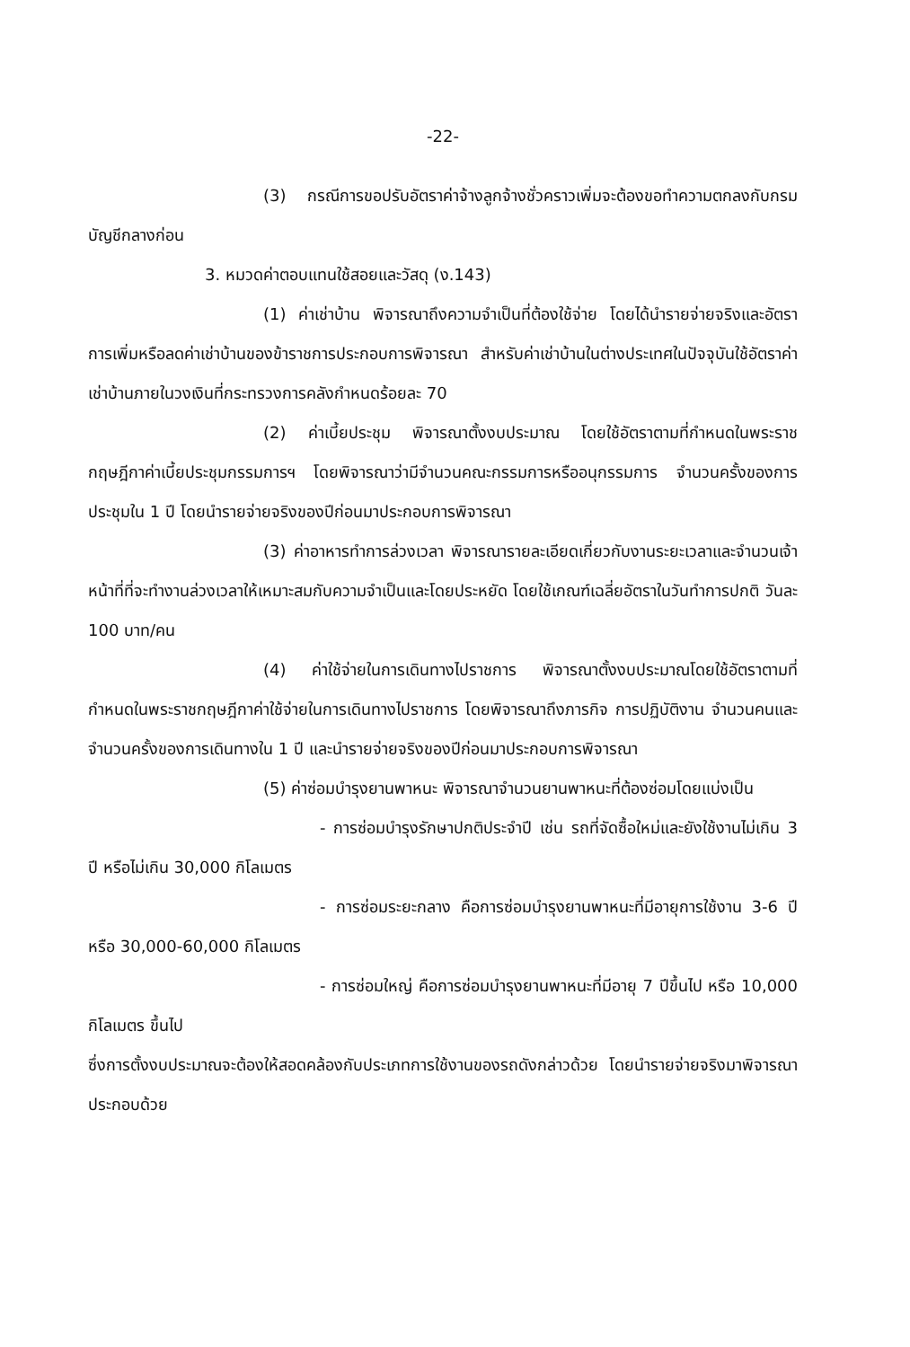-22-
(3) กรณีการขอปรับอัตราค่าจ้างลูกจ้างชั่วคราวเพิ่มจะต้องขอทำความตกลงกับกรมบัญชีกลางก่อน
3. หมวดค่าตอบแทนใช้สอยและวัสดุ (ง.143)
(1) ค่าเช่าบ้าน พิจารณาถึงความจำเป็นที่ต้องใช้จ่าย โดยได้นำรายจ่ายจริงและอัตราการเพิ่มหรือลดค่าเช่าบ้านของข้าราชการประกอบการพิจารณา สำหรับค่าเช่าบ้านในต่างประเทศในปัจจุบันใช้อัตราค่าเช่าบ้านภายในวงเงินที่กระทรวงการคลังกำหนดร้อยละ 70
(2) ค่าเบี้ยประชุม พิจารณาตั้งงบประมาณ โดยใช้อัตราตามที่กำหนดในพระราชกฤษฎีกาค่าเบี้ยประชุมกรรมการฯ โดยพิจารณาว่ามีจำนวนคณะกรรมการหรืออนุกรรมการ จำนวนครั้งของการประชุมใน 1 ปี โดยนำรายจ่ายจริงของปีก่อนมาประกอบการพิจารณา
(3) ค่าอาหารทำการล่วงเวลา พิจารณารายละเอียดเกี่ยวกับงานระยะเวลาและจำนวนเจ้าหน้าที่ที่จะทำงานล่วงเวลาให้เหมาะสมกับความจำเป็นและโดยประหยัด โดยใช้เกณฑ์เฉลี่ยอัตราในวันทำการปกติ วันละ 100 บาท/คน
(4) ค่าใช้จ่ายในการเดินทางไปราชการ พิจารณาตั้งงบประมาณโดยใช้อัตราตามที่กำหนดในพระราชกฤษฎีกาค่าใช้จ่ายในการเดินทางไปราชการ โดยพิจารณาถึงภารกิจ การปฏิบัติงาน จำนวนคนและจำนวนครั้งของการเดินทางใน 1 ปี และนำรายจ่ายจริงของปีก่อนมาประกอบการพิจารณา
(5) ค่าซ่อมบำรุงยานพาหนะ พิจารณาจำนวนยานพาหนะที่ต้องซ่อมโดยแบ่งเป็น
- การซ่อมบำรุงรักษาปกติประจำปี เช่น รถที่จัดซื้อใหม่และยังใช้งานไม่เกิน 3 ปี หรือไม่เกิน 30,000 กิโลเมตร
- การซ่อมระยะกลาง คือการซ่อมบำรุงยานพาหนะที่มีอายุการใช้งาน 3-6 ปี หรือ 30,000-60,000 กิโลเมตร
- การซ่อมใหญ่ คือการซ่อมบำรุงยานพาหนะที่มีอายุ 7 ปีขึ้นไป หรือ 10,000 กิโลเมตร ขึ้นไป
ซึ่งการตั้งงบประมาณจะต้องให้สอดคล้องกับประเภทการใช้งานของรถดังกล่าวด้วย โดยนำรายจ่ายจริงมาพิจารณาประกอบด้วย